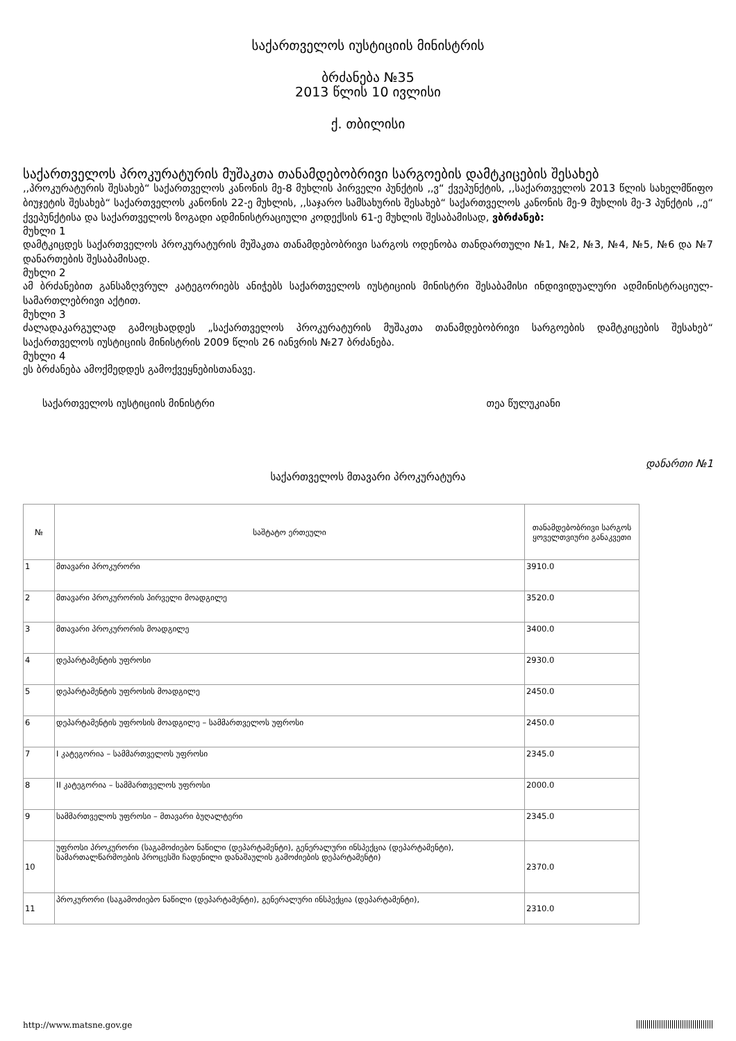საქართველოს იუსტიციის მინისტრის
ბრძანება №35
2013 წლის 10 ივლისი
ქ. თბილისი
საქართველოს პროკურატურის მუშაკთა თანამდებობრივი სარგოების დამტკიცების შესახებ
,,პროკურატურის შესახებ“ საქართველოს კანონის მე-8 მუხლის პირველი პუნქტის ,,ვ“ ქვეპუნქტის, ,,საქართველოს 2013 წლის სახელმწიფო ბიუჯეტის შესახებ“ საქართველოს კანონის 22-ე მუხლის, ,,საჯარო სამსახურის შესახებ“ საქართველოს კანონის მე-9 მუხლის მე-3 პუნქტის ,,ე“ ქვეპუნქტისა და საქართველოს ზოგადი ადმინისტრაციული კოდექსის 61-ე მუხლის შესაბამისად, ვბრძანებ:
მუხლი 1
დამტკიცდეს საქართველოს პროკურატურის მუშაკთა თანამდებობრივი სარგოს ოდენობა თანდართული №1, №2, №3, №4, №5, №6 და №7 დანართების შესაბამისად.
მუხლი 2
ამ ბრძანებით განსაზღვრულ კატეგორიებს ანიჭებს საქართველოს იუსტიციის მინისტრი შესაბამისი ინდივიდუალური ადმინისტრაციულ-სამართლებრივი აქტით.
მუხლი 3
ძალადაკარგულად გამოცხადდეს „საქართველოს პროკურატურის მუშაკთა თანამდებობრივი სარგოების დამტკიცების შესახებ“ საქართველოს იუსტიციის მინისტრის 2009 წლის 26 იანვრის №27 ბრძანება.
მუხლი 4
ეს ბრძანება ამოქმედდეს გამოქვეყნებისთანავე.
საქართველოს იუსტიციის მინისტრი თეა წულუკიანი
დანართი №1
საქართველოს მთავარი პროკურატურა
| № | საშტატო ერთეული | თანამდებობრივი სარგოს ყოველთვიური განაკვეთი |
| --- | --- | --- |
| 1 | მთავარი პროკურორი | 3910.0 |
| 2 | მთავარი პროკურორის პირველი მოადგილე | 3520.0 |
| 3 | მთავარი პროკურორის მოადგილე | 3400.0 |
| 4 | დეპარტამენტის უფროსი | 2930.0 |
| 5 | დეპარტამენტის უფროსის მოადგილე | 2450.0 |
| 6 | დეპარტამენტის უფროსის მოადგილე – სამმართველოს უფროსი | 2450.0 |
| 7 | I კატეგორია – სამმართველოს უფროსი | 2345.0 |
| 8 | II კატეგორია – სამმართველოს უფროსი | 2000.0 |
| 9 | სამმართველოს უფროსი – მთავარი ბუღალტერი | 2345.0 |
| 10 | უფროსი პროკურორი (საგამოძიებო ნაწილი (დეპარტამენტი), გენერალური ინსპექცია (დეპარტამენტი), სამართალწარმოების პროცესში ჩადენილი დანაშაულის გამოძიების დეპარტამენტი) | 2370.0 |
| 11 | პროკურორი (საგამოძიებო ნაწილი (დეპარტამენტი), გენერალური ინსპექცია (დეპარტამენტი), | 2310.0 |
http://www.matsne.gov.ge